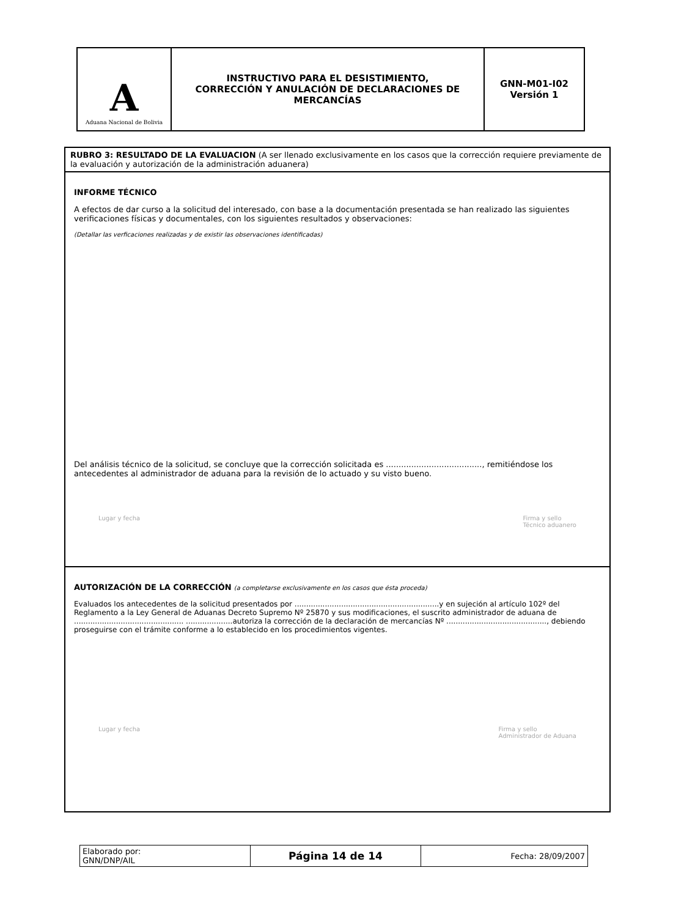| A Aduana Nacional de Bolivia | INSTRUCTIVO PARA EL DESISTIMIENTO, CORRECCIÓN Y ANULACIÓN DE DECLARACIONES DE MERCANCÍAS | GNN-M01-I02 Versión 1 |
RUBRO 3: RESULTADO DE LA EVALUACION (A ser llenado exclusivamente en los casos que la corrección requiere previamente de la evaluación y autorización de la administración aduanera)
INFORME TÉCNICO
A efectos de dar curso a la solicitud del interesado, con base a la documentación presentada se han realizado las siguientes verificaciones físicas y documentales, con los siguientes resultados y observaciones:
(Detallar las verficaciones realizadas y de existir las observaciones identificadas)
Del análisis técnico de la solicitud, se concluye que la corrección solicitada es ......................................, remitiéndose los antecedentes al administrador de aduana para la revisión de lo actuado y su visto bueno.
Lugar y fecha Firma y sello
Técnico aduanero
AUTORIZACIÓN DE LA CORRECCIÓN (a completarse exclusivamente en los casos que ésta proceda)
Evaluados los antecedentes de la solicitud presentados por ..............................................................y en sujeción al artículo 102º del Reglamento a la Ley General de Aduanas Decreto Supremo Nº 25870 y sus modificaciones, el suscrito administrador de aduana de ............................................... ....................autoriza la corrección de la declaración de mercancías Nº ..........................................., debiendo proseguirse con el trámite conforme a lo establecido en los procedimientos vigentes.
Lugar y fecha Firma y sello
Administrador de Aduana
| Elaborado por: GNN/DNP/AIL | Página 14 de 14 | Fecha: 28/09/2007 |